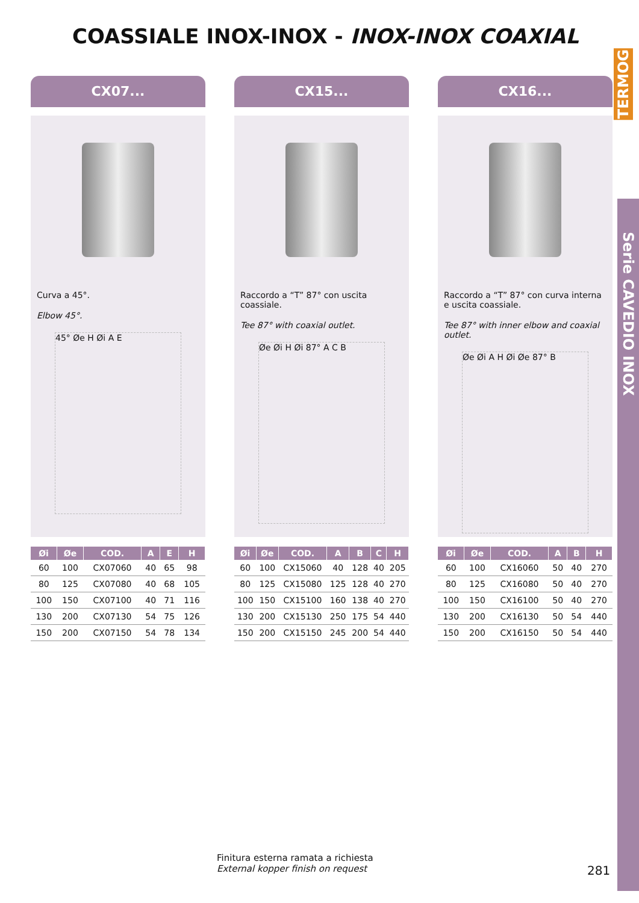COASSIALE INOX-INOX - INOX-INOX COAXIAL
TERMOG
Serie CAVEDIO INOX
CX07...
Curva a 45°.
Elbow 45°.
45° Øe H Øi A E
| Øi | Øe | COD. | A | E | H |
| --- | --- | --- | --- | --- | --- |
| 60 | 100 | CX07060 | 40 | 65 | 98 |
| 80 | 125 | CX07080 | 40 | 68 | 105 |
| 100 | 150 | CX07100 | 40 | 71 | 116 |
| 130 | 200 | CX07130 | 54 | 75 | 126 |
| 150 | 200 | CX07150 | 54 | 78 | 134 |
CX15...
Raccordo a “T” 87° con uscita coassiale.
Tee 87° with coaxial outlet.
Øe Øi H Øi 87° A C B
| Øi | Øe | COD. | A | B | C | H |
| --- | --- | --- | --- | --- | --- | --- |
| 60 | 100 | CX15060 | 40 | 128 | 40 | 205 |
| 80 | 125 | CX15080 | 125 | 128 | 40 | 270 |
| 100 | 150 | CX15100 | 160 | 138 | 40 | 270 |
| 130 | 200 | CX15130 | 250 | 175 | 54 | 440 |
| 150 | 200 | CX15150 | 245 | 200 | 54 | 440 |
CX16...
Raccordo a “T” 87° con curva interna e uscita coassiale.
Tee 87° with inner elbow and coaxial outlet.
Øe Øi A H Øi Øe 87° B
| Øi | Øe | COD. | A | B | H |
| --- | --- | --- | --- | --- | --- |
| 60 | 100 | CX16060 | 50 | 40 | 270 |
| 80 | 125 | CX16080 | 50 | 40 | 270 |
| 100 | 150 | CX16100 | 50 | 40 | 270 |
| 130 | 200 | CX16130 | 50 | 54 | 440 |
| 150 | 200 | CX16150 | 50 | 54 | 440 |
Finitura esterna ramata a richiesta
External kopper finish on request
281